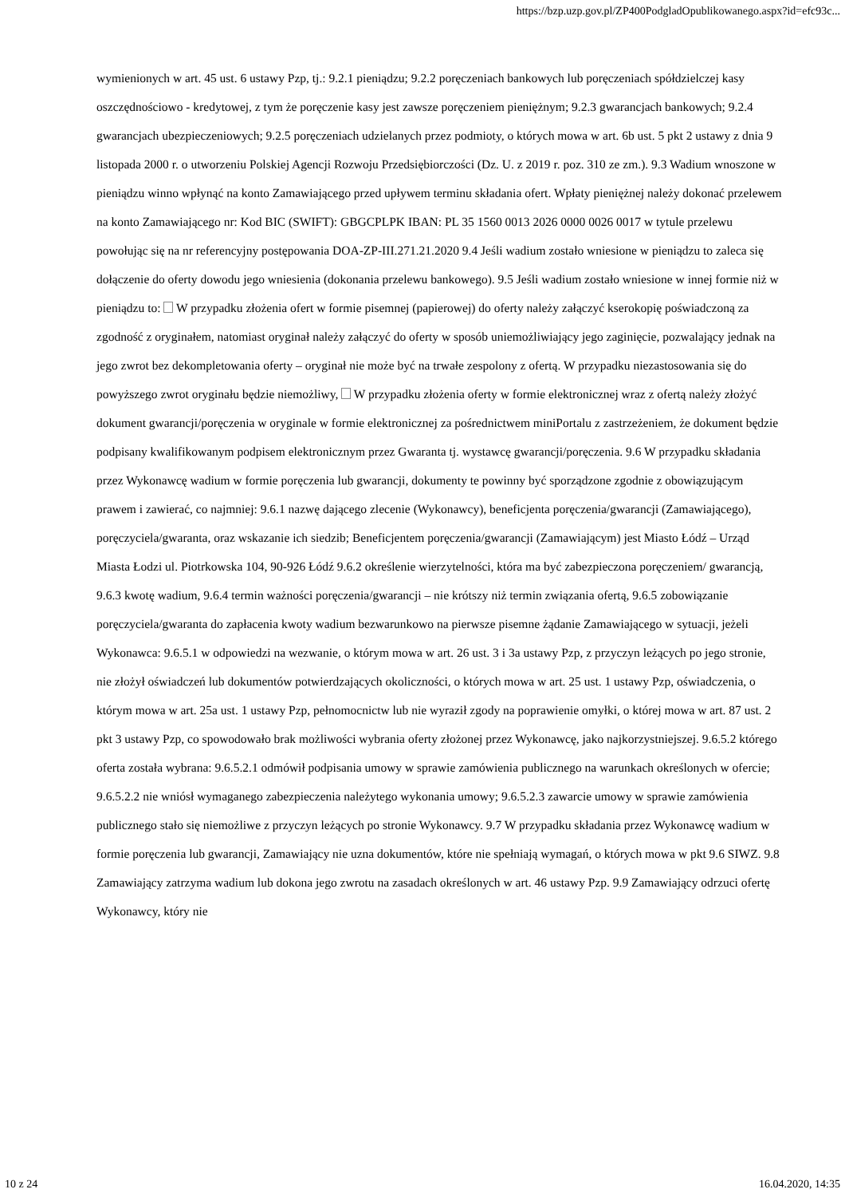https://bzp.uzp.gov.pl/ZP400PodgladOpublikowanego.aspx?id=efc93c...
wymienionych w art. 45 ust. 6 ustawy Pzp, tj.: 9.2.1 pieniądzu; 9.2.2 poręczeniach bankowych lub poręczeniach spółdzielczej kasy oszczędnościowo - kredytowej, z tym że poręczenie kasy jest zawsze poręczeniem pieniężnym; 9.2.3 gwarancjach bankowych; 9.2.4 gwarancjach ubezpieczeniowych; 9.2.5 poręczeniach udzielanych przez podmioty, o których mowa w art. 6b ust. 5 pkt 2 ustawy z dnia 9 listopada 2000 r. o utworzeniu Polskiej Agencji Rozwoju Przedsiębiorczości (Dz. U. z 2019 r. poz. 310 ze zm.). 9.3 Wadium wnoszone w pieniądzu winno wpłynąć na konto Zamawiającego przed upływem terminu składania ofert. Wpłaty pieniężnej należy dokonać przelewem na konto Zamawiającego nr: Kod BIC (SWIFT): GBGCPLPK IBAN: PL 35 1560 0013 2026 0000 0026 0017 w tytule przelewu powołując się na nr referencyjny postępowania DOA-ZP-III.271.21.2020 9.4 Jeśli wadium zostało wniesione w pieniądzu to zaleca się dołączenie do oferty dowodu jego wniesienia (dokonania przelewu bankowego). 9.5 Jeśli wadium zostało wniesione w innej formie niż w pieniądzu to: W przypadku złożenia ofert w formie pisemnej (papierowej) do oferty należy załączyć kserokopię poświadczoną za zgodność z oryginałem, natomiast oryginał należy załączyć do oferty w sposób uniemożliwiający jego zaginięcie, pozwalający jednak na jego zwrot bez dekompletowania oferty – oryginał nie może być na trwałe zespolony z ofertą. W przypadku niezastosowania się do powyższego zwrot oryginału będzie niemożliwy, W przypadku złożenia oferty w formie elektronicznej wraz z ofertą należy złożyć dokument gwarancji/poręczenia w oryginale w formie elektronicznej za pośrednictwem miniPortalu z zastrzeżeniem, że dokument będzie podpisany kwalifikowanym podpisem elektronicznym przez Gwaranta tj. wystawcę gwarancji/poręczenia. 9.6 W przypadku składania przez Wykonawcę wadium w formie poręczenia lub gwarancji, dokumenty te powinny być sporządzone zgodnie z obowiązującym prawem i zawierać, co najmniej: 9.6.1 nazwę dającego zlecenie (Wykonawcy), beneficjenta poręczenia/gwarancji (Zamawiającego), poręczyciela/gwaranta, oraz wskazanie ich siedzib; Beneficjentem poręczenia/gwarancji (Zamawiającym) jest Miasto Łódź – Urząd Miasta Łodzi ul. Piotrkowska 104, 90-926 Łódź 9.6.2 określenie wierzytelności, która ma być zabezpieczona poręczeniem/ gwarancją, 9.6.3 kwotę wadium, 9.6.4 termin ważności poręczenia/gwarancji – nie krótszy niż termin związania ofertą, 9.6.5 zobowiązanie poręczyciela/gwaranta do zapłacenia kwoty wadium bezwarunkowo na pierwsze pisemne żądanie Zamawiającego w sytuacji, jeżeli Wykonawca: 9.6.5.1 w odpowiedzi na wezwanie, o którym mowa w art. 26 ust. 3 i 3a ustawy Pzp, z przyczyn leżących po jego stronie, nie złożył oświadczeń lub dokumentów potwierdzających okoliczności, o których mowa w art. 25 ust. 1 ustawy Pzp, oświadczenia, o którym mowa w art. 25a ust. 1 ustawy Pzp, pełnomocnictw lub nie wyraził zgody na poprawienie omyłki, o której mowa w art. 87 ust. 2 pkt 3 ustawy Pzp, co spowodowało brak możliwości wybrania oferty złożonej przez Wykonawcę, jako najkorzystniejszej. 9.6.5.2 którego oferta została wybrana: 9.6.5.2.1 odmówił podpisania umowy w sprawie zamówienia publicznego na warunkach określonych w ofercie; 9.6.5.2.2 nie wniósł wymaganego zabezpieczenia należytego wykonania umowy; 9.6.5.2.3 zawarcie umowy w sprawie zamówienia publicznego stało się niemożliwe z przyczyn leżących po stronie Wykonawcy. 9.7 W przypadku składania przez Wykonawcę wadium w formie poręczenia lub gwarancji, Zamawiający nie uzna dokumentów, które nie spełniają wymagań, o których mowa w pkt 9.6 SIWZ. 9.8 Zamawiający zatrzyma wadium lub dokona jego zwrotu na zasadach określonych w art. 46 ustawy Pzp. 9.9 Zamawiający odrzuci ofertę Wykonawcy, który nie
10 z 24 16.04.2020, 14:35